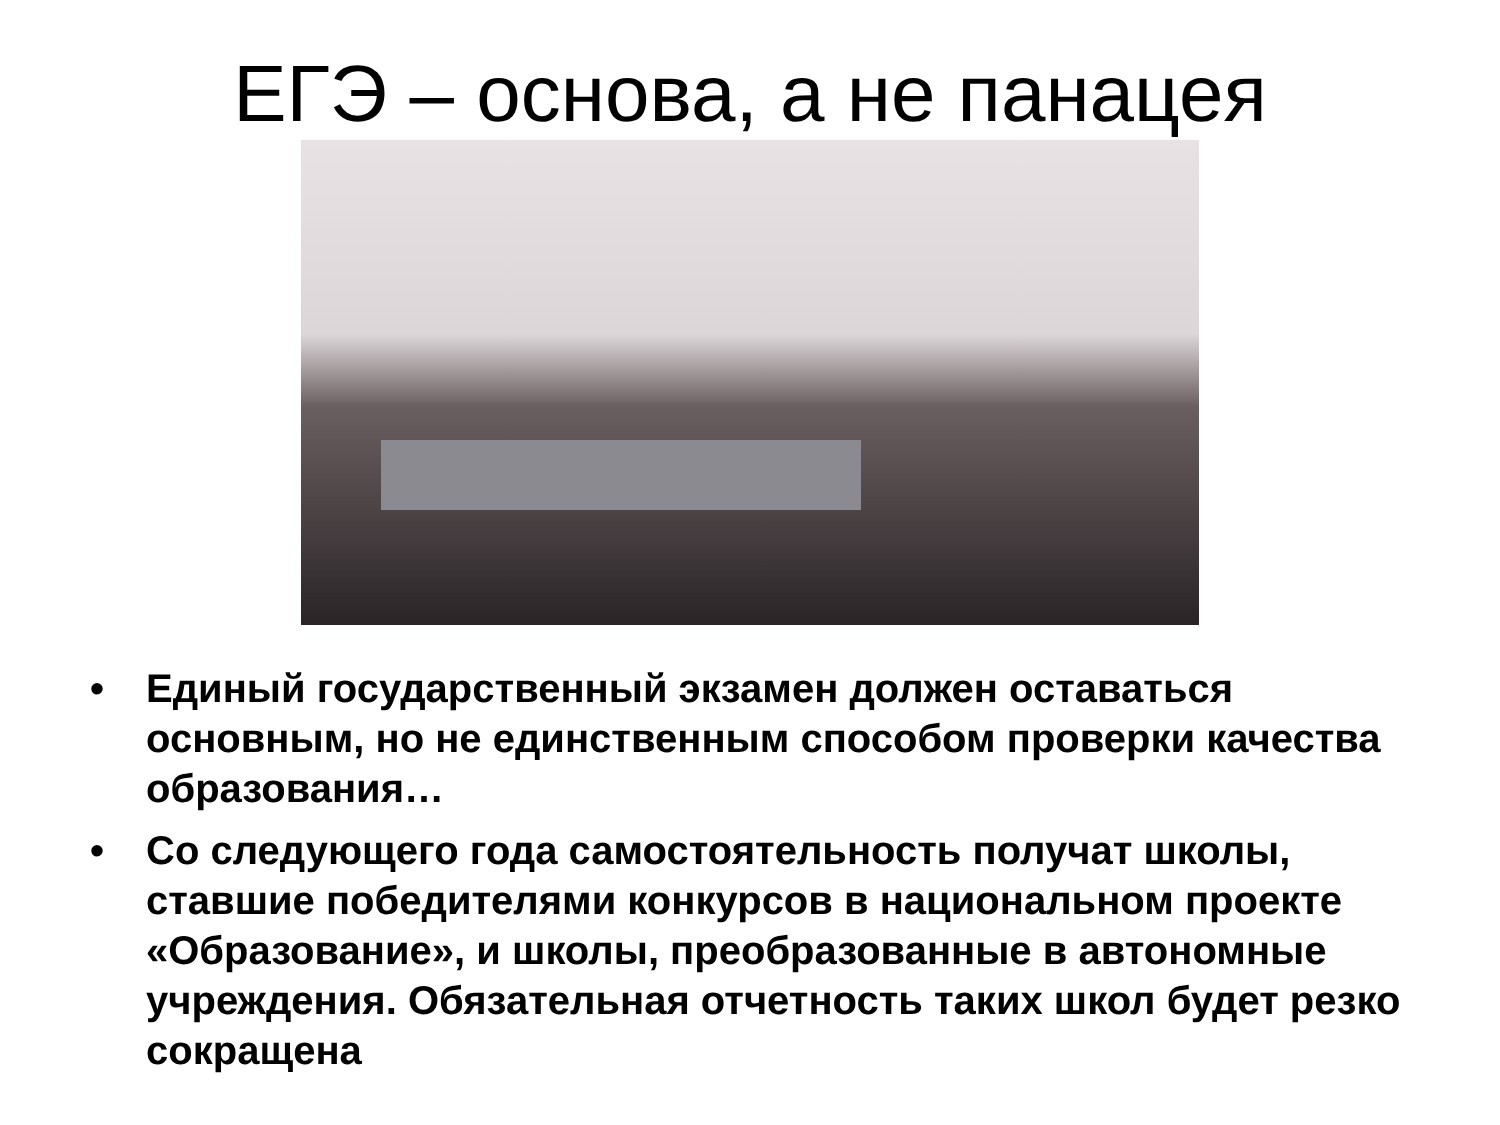ЕГЭ – основа, а не панацея
• Единый государственный экзамен должен оставаться основным, но не единственным способом проверки качества образования…
• Со следующего года самостоятельность получат школы, ставшие победителями конкурсов в национальном проекте «Образование», и школы, преобразованные в автономные учреждения. Обязательная отчетность таких школ будет резко сокращена